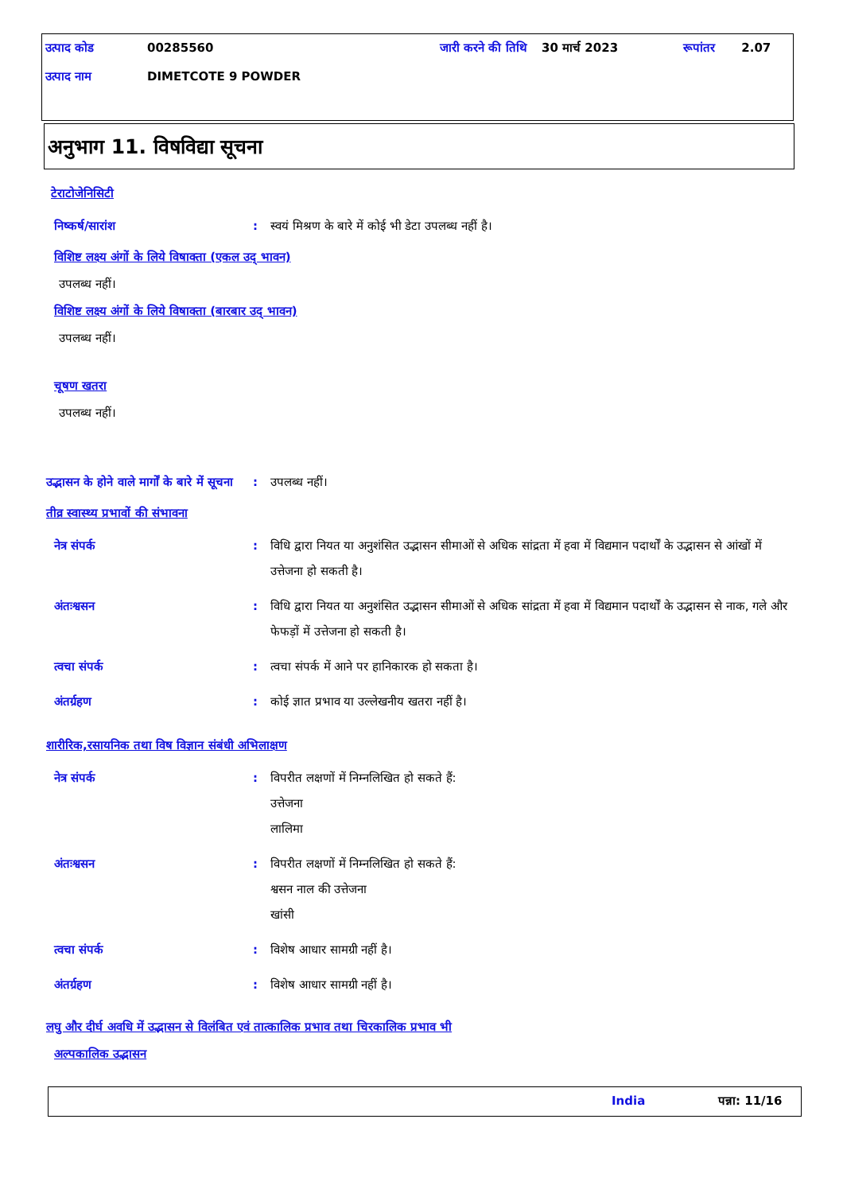| उत्पाद कोड | 00285560 | जारी करने की तिथि | 30 मार्च 2023 | रूपांतर | 2.07 |
| उत्पाद नाम | DIMETCOTE 9 POWDER | | | | |
अनुभाग 11. विषविद्या सूचना
टेराटोजेनिसिटी
निष्कर्ष/सारांश : स्वयं मिश्रण के बारे में कोई भी डेटा उपलब्ध नहीं है।
विशिष्ट लक्ष्य अंगों के लिये विषाक्ता (एकल उद् भावन)
उपलब्ध नहीं।
विशिष्ट लक्ष्य अंगों के लिये विषाक्ता (बारबार उद् भावन)
उपलब्ध नहीं।
चूषण खतरा
उपलब्ध नहीं।
उद्भासन के होने वाले मार्गों के बारे में सूचना
: उपलब्ध नहीं।
तीव्र स्वास्थ्य प्रभावों की संभावना
नेत्र संपर्क : विधि द्वारा नियत या अनुशंसित उद्भासन सीमाओं से अधिक सांद्रता में हवा में विद्यमान पदार्थों के उद्भासन से आंखों में उत्तेजना हो सकती है।
अंतःश्वसन : विधि द्वारा नियत या अनुशंसित उद्भासन सीमाओं से अधिक सांद्रता में हवा में विद्यमान पदार्थों के उद्भासन से नाक, गले और फेफड़ों में उत्तेजना हो सकती है।
त्वचा संपर्क : त्वचा संपर्क में आने पर हानिकारक हो सकता है।
अंतर्ग्रहण : कोई ज्ञात प्रभाव या उल्लेखनीय खतरा नहीं है।
शारीरिक,रसायनिक तथा विष विज्ञान संबंधी अभिलाक्षण
नेत्र संपर्क : विपरीत लक्षणों में निम्नलिखित हो सकते हैं:
उत्तेजना
लालिमा
अंतःश्वसन : विपरीत लक्षणों में निम्नलिखित हो सकते हैं:
श्वसन नाल की उत्तेजना
खांसी
त्वचा संपर्क : विशेष आधार सामग्री नहीं है।
अंतर्ग्रहण : विशेष आधार सामग्री नहीं है।
लघु और दीर्घ अवधि में उद्भासन से विलंबित एवं तात्कालिक प्रभाव तथा चिरकालिक प्रभाव भी
अल्पकालिक उद्भासन
India पन्ना: 11/16